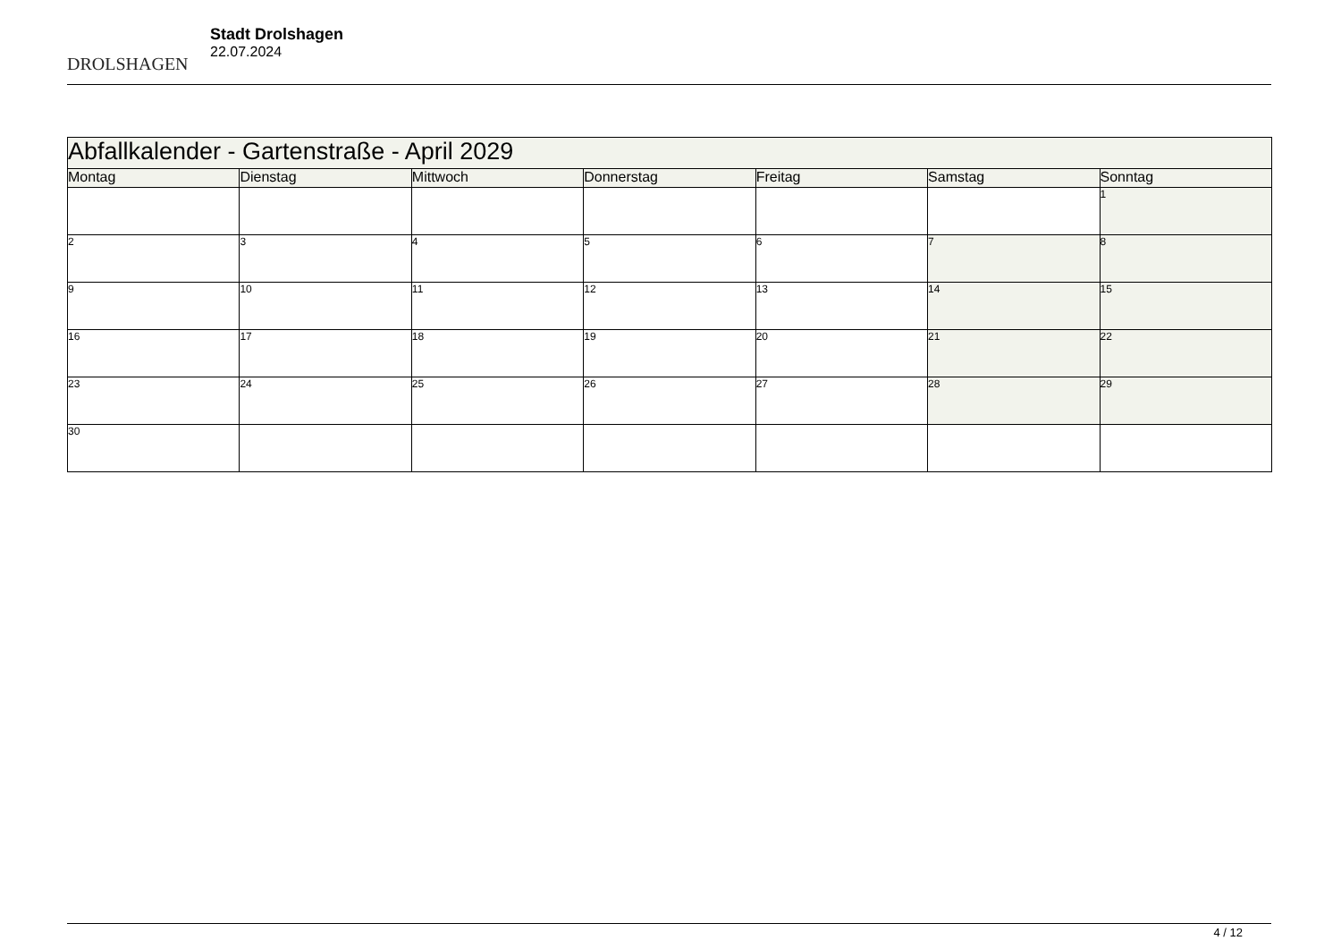DROLSHAGEN
Stadt Drolshagen
22.07.2024
| Abfallkalender - Gartenstraße - April 2029 | | | | | | |
| --- | --- | --- | --- | --- | --- | --- |
| Montag | Dienstag | Mittwoch | Donnerstag | Freitag | Samstag | Sonntag |
| | | | | | | 1 |
| 2 | 3 | 4 | 5 | 6 | 7 | 8 |
| 9 | 10 | 11 | 12 | 13 | 14 | 15 |
| 16 | 17 | 18 | 19 | 20 | 21 | 22 |
| 23 | 24 | 25 | 26 | 27 | 28 | 29 |
| 30 | | | | | | |
4 / 12